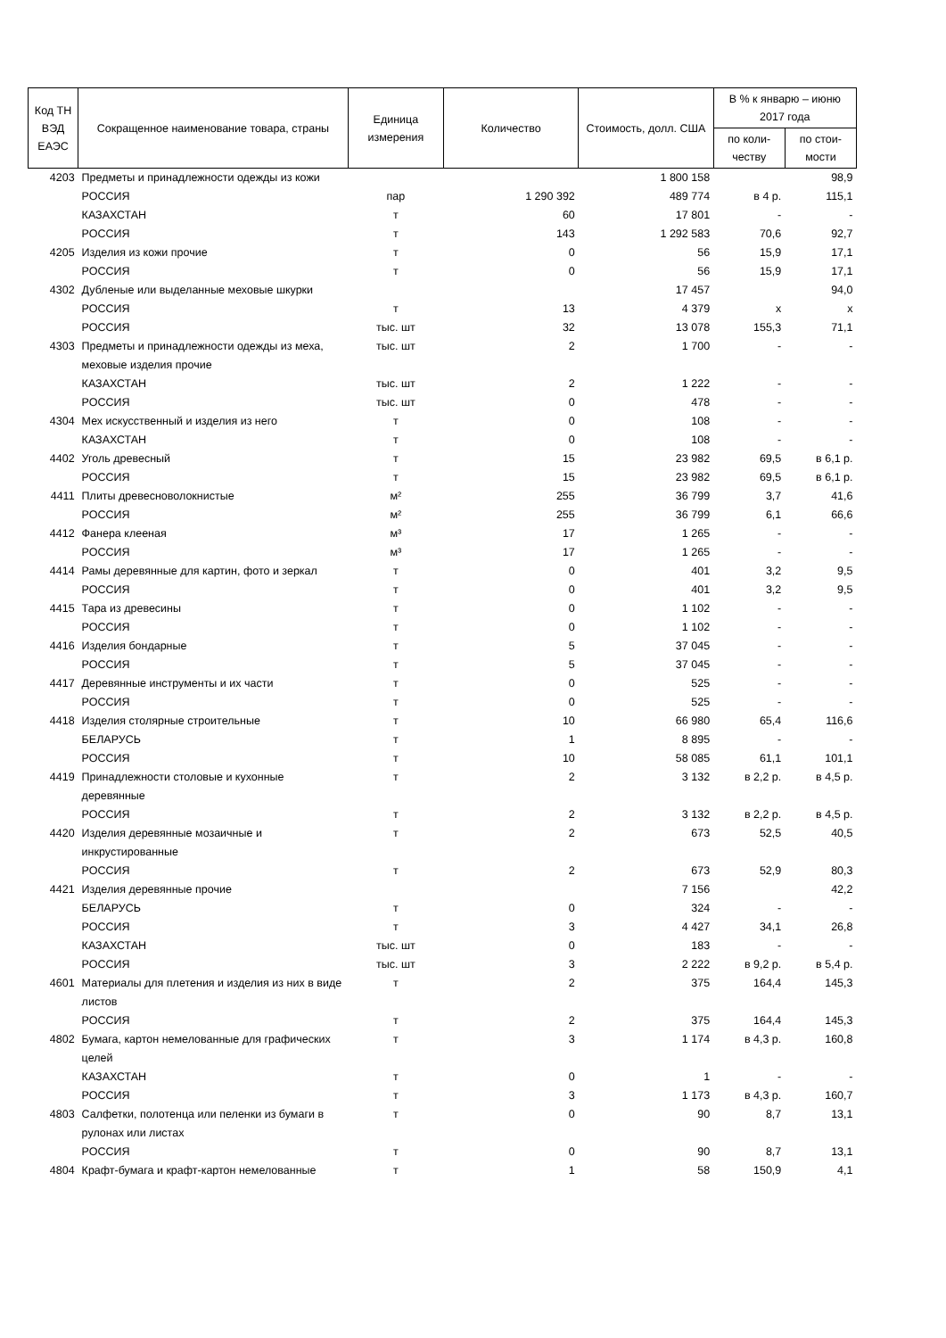| Код ТН ВЭД ЕАЭС | Сокращенное наименование товара, страны | Единица измерения | Количество | Стоимость, долл. США | В % к январю – июню 2017 года | |
| --- | --- | --- | --- | --- | --- | --- |
| | | | | | по коли-честву | по стои-мости |
| 4203 | Предметы и принадлежности одежды из кожи | | | 1 800 158 | | 98,9 |
| | РОССИЯ | пар | 1 290 392 | 489 774 | в 4 р. | 115,1 |
| | КАЗАХСТАН | т | 60 | 17 801 | - | - |
| | РОССИЯ | т | 143 | 1 292 583 | 70,6 | 92,7 |
| 4205 | Изделия из кожи прочие | т | 0 | 56 | 15,9 | 17,1 |
| | РОССИЯ | т | 0 | 56 | 15,9 | 17,1 |
| 4302 | Дубленые или выделанные меховые шкурки | | | 17 457 | | 94,0 |
| | РОССИЯ | т | 13 | 4 379 | х | х |
| | РОССИЯ | тыс. шт | 32 | 13 078 | 155,3 | 71,1 |
| 4303 | Предметы и принадлежности одежды из меха, меховые изделия прочие | тыс. шт | 2 | 1 700 | - | - |
| | КАЗАХСТАН | тыс. шт | 2 | 1 222 | - | - |
| | РОССИЯ | тыс. шт | 0 | 478 | - | - |
| 4304 | Мех искусственный и изделия из него | т | 0 | 108 | - | - |
| | КАЗАХСТАН | т | 0 | 108 | - | - |
| 4402 | Уголь древесный | т | 15 | 23 982 | 69,5 | в 6,1 р. |
| | РОССИЯ | т | 15 | 23 982 | 69,5 | в 6,1 р. |
| 4411 | Плиты древесноволокнистые | м² | 255 | 36 799 | 3,7 | 41,6 |
| | РОССИЯ | м² | 255 | 36 799 | 6,1 | 66,6 |
| 4412 | Фанера клееная | м³ | 17 | 1 265 | - | - |
| | РОССИЯ | м³ | 17 | 1 265 | - | - |
| 4414 | Рамы деревянные для картин, фото и зеркал | т | 0 | 401 | 3,2 | 9,5 |
| | РОССИЯ | т | 0 | 401 | 3,2 | 9,5 |
| 4415 | Тара из древесины | т | 0 | 1 102 | - | - |
| | РОССИЯ | т | 0 | 1 102 | - | - |
| 4416 | Изделия бондарные | т | 5 | 37 045 | - | - |
| | РОССИЯ | т | 5 | 37 045 | - | - |
| 4417 | Деревянные инструменты и их части | т | 0 | 525 | - | - |
| | РОССИЯ | т | 0 | 525 | - | - |
| 4418 | Изделия столярные строительные | т | 10 | 66 980 | 65,4 | 116,6 |
| | БЕЛАРУСЬ | т | 1 | 8 895 | - | - |
| | РОССИЯ | т | 10 | 58 085 | 61,1 | 101,1 |
| 4419 | Принадлежности столовые и кухонные деревянные | т | 2 | 3 132 | в 2,2 р. | в 4,5 р. |
| | РОССИЯ | т | 2 | 3 132 | в 2,2 р. | в 4,5 р. |
| 4420 | Изделия деревянные мозаичные и инкрустированные | т | 2 | 673 | 52,5 | 40,5 |
| | РОССИЯ | т | 2 | 673 | 52,9 | 80,3 |
| 4421 | Изделия деревянные прочие | | | 7 156 | | 42,2 |
| | БЕЛАРУСЬ | т | 0 | 324 | - | - |
| | РОССИЯ | т | 3 | 4 427 | 34,1 | 26,8 |
| | КАЗАХСТАН | тыс. шт | 0 | 183 | - | - |
| | РОССИЯ | тыс. шт | 3 | 2 222 | в 9,2 р. | в 5,4 р. |
| 4601 | Материалы для плетения и изделия из них в виде листов | т | 2 | 375 | 164,4 | 145,3 |
| | РОССИЯ | т | 2 | 375 | 164,4 | 145,3 |
| 4802 | Бумага, картон немелованные для графических целей | т | 3 | 1 174 | в 4,3 р. | 160,8 |
| | КАЗАХСТАН | т | 0 | 1 | - | - |
| | РОССИЯ | т | 3 | 1 173 | в 4,3 р. | 160,7 |
| 4803 | Салфетки, полотенца или пеленки из бумаги в рулонах или листах | т | 0 | 90 | 8,7 | 13,1 |
| | РОССИЯ | т | 0 | 90 | 8,7 | 13,1 |
| 4804 | Крафт-бумага и крафт-картон немелованные | т | 1 | 58 | 150,9 | 4,1 |